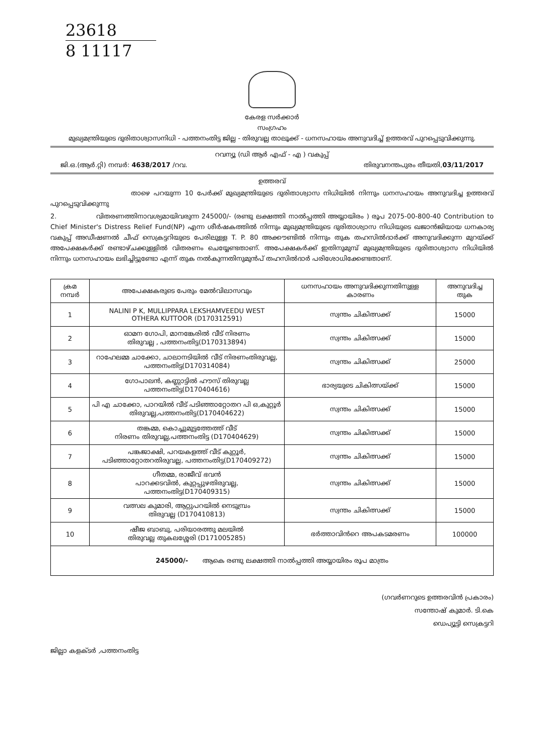23618
8 11117
കേരള സർക്കാർ
സംഗ്രഹം
മുഖ്യമന്ത്രിയുടെ ദുരിതാശ്വാസനിധി - പത്തനംതിട്ട ജില്ല - തിരുവല്ല താലൂക്ക് - ധനസഹായം അനുവദിച്ച് ഉത്തരവ് പുറപ്പെടുവിക്കുന്നു.
റവന്യൂ (ഡി ആർ എഫ് - എ ) വകുപ്പ്
ജി.ഒ.(ആർ.റ്റി) നമ്പർ: 4638/2017 /റവ. തിരുവനന്തപുരം തീയതി,03/11/2017
ഉത്തരവ്
താഴെ പറയുന്ന 10 പേർക്ക് മുഖ്യമന്ത്രിയുടെ ദുരിതാശ്വാസ നിധിയിൽ നിന്നും ധനസഹായം അനുവദിച്ച ഉത്തരവ് പുറപ്പെടുവിക്കുന്നു
2. വിതരണത്തിനാവശ്യമായിവരുന്ന 245000/- (രണ്ടു ലക്ഷത്തി നാൽപ്പത്തി അയ്യായിരം ) രൂപ 2075-00-800-40 Contribution to Chief Minister's Distress Relief Fund(NP) എന്ന ശീർഷകത്തിൽ നിന്നും മുഖ്യമന്ത്രിയുടെ ദുരിതാശ്വാസ നിധിയുടെ ഖജാൻജിയായ ധനകാര്യ വകുപ്പ് അഡീഷണൽ ചീഫ് സെക്രട്ടറിയുടെ പേരിലുള്ള T. P. 80 അക്കൗണ്ടിൽ നിന്നും തുക തഹസിൽദാർക്ക് അനുവദിക്കുന്ന മുറയ്ക്ക് അപേക്ഷകർക്ക് രണ്ടാഴ്ചക്കുള്ളിൽ വിതരണം ചെയ്യേണ്ടതാണ്. അപേക്ഷകർക്ക് ഇതിനുമുമ്പ് മുഖ്യമന്ത്രിയുടെ ദുരിതാശ്വാസ നിധിയിൽ നിന്നും ധനസഹായം ലഭിച്ചിട്ടുണ്ടോ എന്ന് തുക നൽകുന്നതിനുമുൻപ് തഹസിൽദാർ പരിശോധിക്കേണ്ടതാണ്.
| ക്രമ നമ്പർ | അപേക്ഷകരുടെ പേരും മേൽവിലാസവും | ധനസഹായം അനുവദിക്കുന്നതിനുള്ള കാരണം | അനുവദിച്ച തുക |
| --- | --- | --- | --- |
| 1 | NALINI P K, MULLIPPARA LEKSHAMVEEDU WEST OTHERA KUTTOOR (D170312591) | സ്വന്തം ചികിത്സക്ക് | 15000 |
| 2 | ഓമന ഗോപി, മാനങ്കേരിൽ വീട് നിരണം തിരുവല്ല , പത്തനംതിട്ട(D170313894) | സ്വന്തം ചികിത്സക്ക് | 15000 |
| 3 | റാഹേലമ്മ ചാക്കോ, ചാലാനടിയിൽ വീട് നിരണംതിരുവല്ല, പത്തനംതിട്ട(D170314084) | സ്വന്തം ചികിത്സക്ക് | 25000 |
| 4 | ഗോപാലൻ, കണ്ണാട്ടിൽ ഹൗസ് തിരുവല്ല പത്തനംതിട്ട(D170404616) | ഭാര്യയുടെ ചികിത്സയ്ക്ക് | 15000 |
| 5 | പി എ ചാക്കോ, പാറയിൽ വീട് പടിഞ്ഞാറ്റോതറ പി ഒ,കുറ്റൂർ തിരുവല്ല,പത്തനംതിട്ട(D170404622) | സ്വന്തം ചികിത്സക്ക് | 15000 |
| 6 | തങ്കമ്മ, കൊച്ചുമുട്ടത്തേത്ത് വീട് നിരണം തിരുവല്ല,പത്തനംതിട്ട (D170404629) | സ്വന്തം ചികിത്സക്ക് | 15000 |
| 7 | പങ്കജാക്ഷി, പറയകളത്ത് വീട് കുറ്റൂർ, പടിഞ്ഞാറ്റോതറതിരുവല്ല, പത്തനംതിട്ട(D170409272) | സ്വന്തം ചികിത്സക്ക് | 15000 |
| 8 | ഗീതമ്മ, രാജീവ് ഭവൻ പാറക്കടവിൽ, കുറ്റപ്പുഴതിരുവല്ല, പത്തനംതിട്ട(D170409315) | സ്വന്തം ചികിത്സക്ക് | 15000 |
| 9 | വത്സല കുമാരി, ആറ്റുപറയിൽ നെടുമ്പ്രം തിരുവല്ല (D170410813) | സ്വന്തം ചികിത്സക്ക് | 15000 |
| 10 | ഷീജ ബാബു, പരിയാരത്തു മലയിൽ തിരുവല്ല തുകലശ്ശേരി (D171005285) | ഭർത്താവിൻറെ അപകടമരണം | 100000 |
| 245000/- ആകെ രണ്ടു ലക്ഷത്തി നാൽപ്പത്തി അയ്യായിരം രൂപ മാത്രം | | | |
(ഗവർണറുടെ ഉത്തരവിൻ പ്രകാരം)
സന്തോഷ് കുമാർ. ടി.കെ
ഡെപ്യൂട്ടി സെക്രട്ടറി
ജില്ലാ കളക്ടർ ,പത്തനംതിട്ട